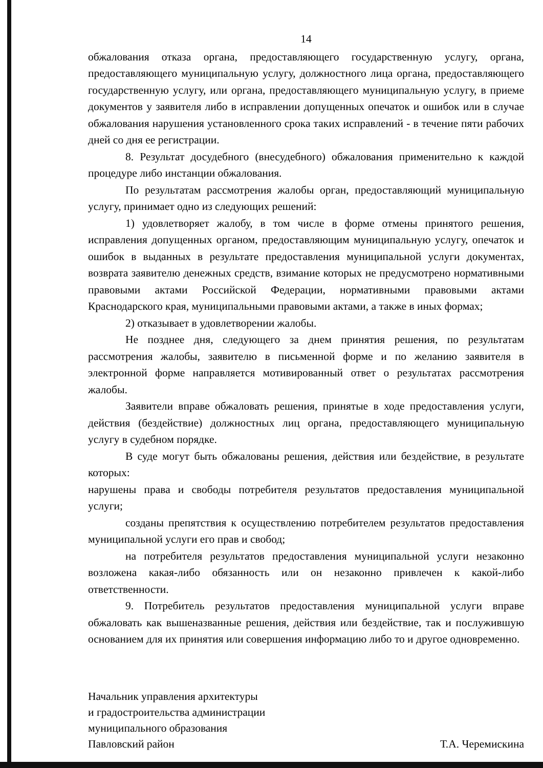14
обжалования отказа органа, предоставляющего государственную услугу, органа, предоставляющего муниципальную услугу, должностного лица органа, предоставляющего государственную услугу, или органа, предоставляющего муниципальную услугу, в приеме документов у заявителя либо в исправлении допущенных опечаток и ошибок или в случае обжалования нарушения установленного срока таких исправлений - в течение пяти рабочих дней со дня ее регистрации.
8. Результат досудебного (внесудебного) обжалования применительно к каждой процедуре либо инстанции обжалования.
По результатам рассмотрения жалобы орган, предоставляющий муниципальную услугу, принимает одно из следующих решений:
1) удовлетворяет жалобу, в том числе в форме отмены принятого решения, исправления допущенных органом, предоставляющим муниципальную услугу, опечаток и ошибок в выданных в результате предоставления муниципальной услуги документах, возврата заявителю денежных средств, взимание которых не предусмотрено нормативными правовыми актами Российской Федерации, нормативными правовыми актами Краснодарского края, муниципальными правовыми актами, а также в иных формах;
2) отказывает в удовлетворении жалобы.
Не позднее дня, следующего за днем принятия решения, по результатам рассмотрения жалобы, заявителю в письменной форме и по желанию заявителя в электронной форме направляется мотивированный ответ о результатах рассмотрения жалобы.
Заявители вправе обжаловать решения, принятые в ходе предоставления услуги, действия (бездействие) должностных лиц органа, предоставляющего муниципальную услугу в судебном порядке.
В суде могут быть обжалованы решения, действия или бездействие, в результате которых:
нарушены права и свободы потребителя результатов предоставления муниципальной услуги;
созданы препятствия к осуществлению потребителем результатов предоставления муниципальной услуги его прав и свобод;
на потребителя результатов предоставления муниципальной услуги незаконно возложена какая-либо обязанность или он незаконно привлечен к какой-либо ответственности.
9. Потребитель результатов предоставления муниципальной услуги вправе обжаловать как вышеназванные решения, действия или бездействие, так и послужившую основанием для их принятия или совершения информацию либо то и другое одновременно.
Начальник управления архитектуры
и градостроительства администрации
муниципального образования
Павловский район
Т.А. Черемискина